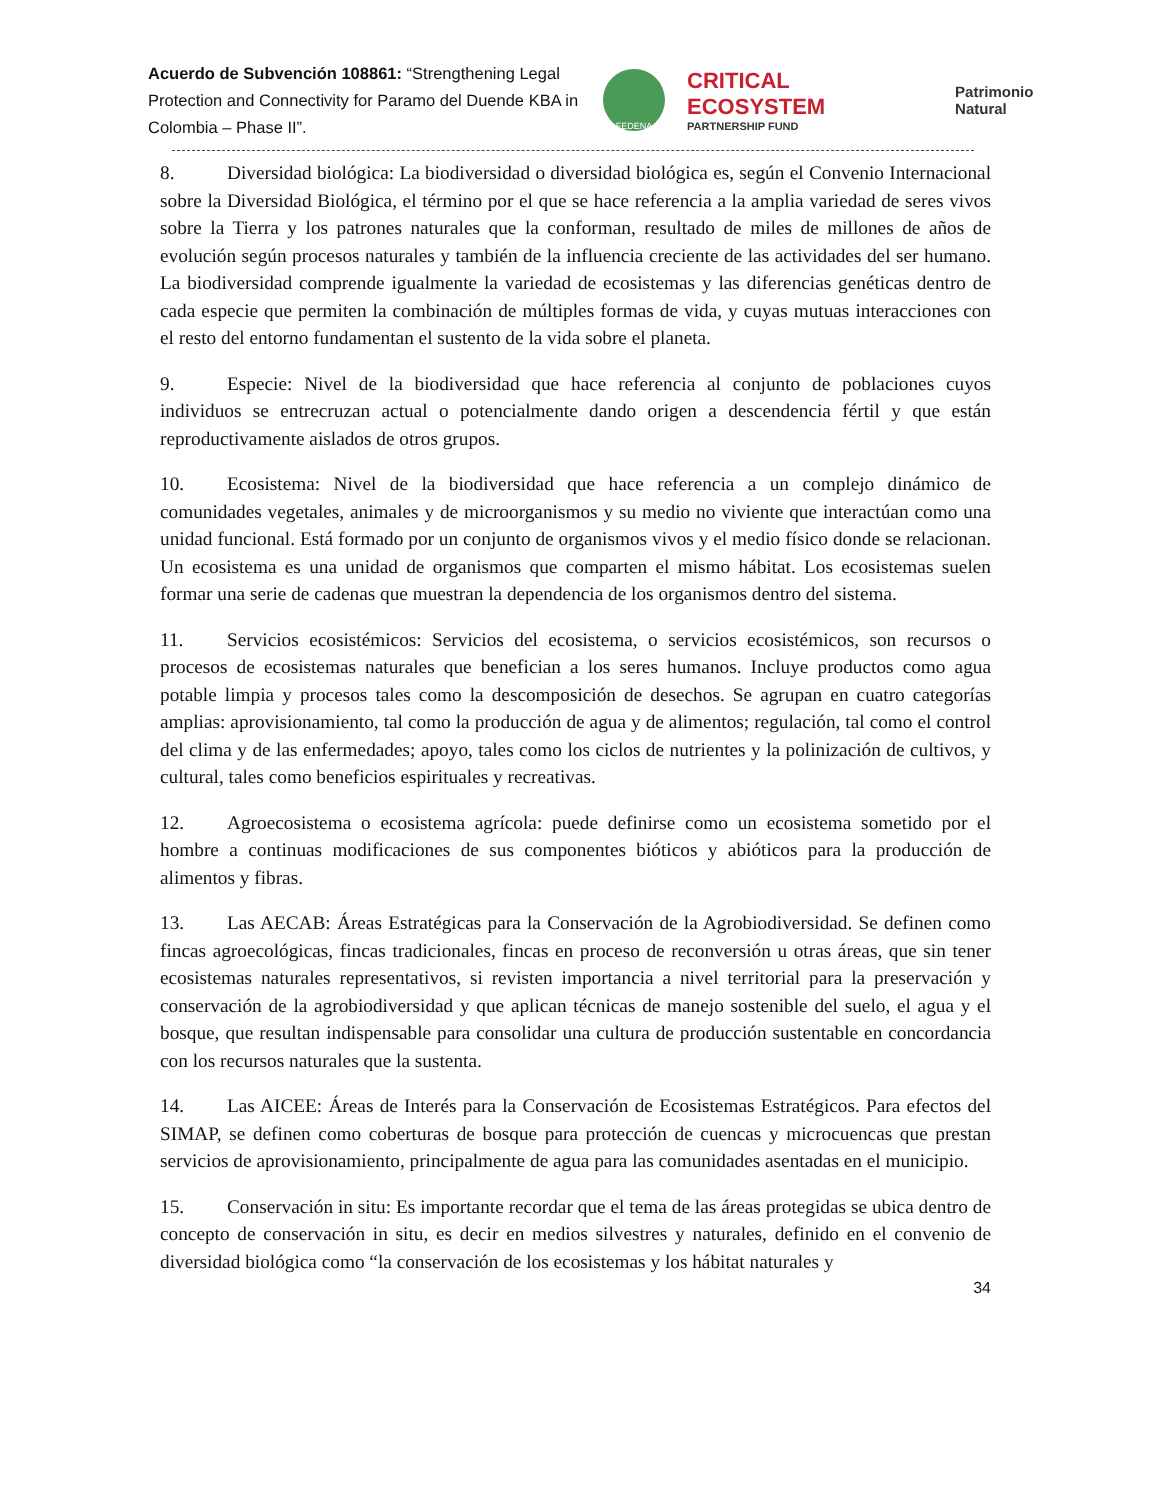Acuerdo de Subvención 108861: “Strengthening Legal Protection and Connectivity for Paramo del Duende KBA in Colombia – Phase II”.
FEDENA
CRITICAL ECOSYSTEM
PARTNERSHIP FUND
Patrimonio Natural
8. Diversidad biológica: La biodiversidad o diversidad biológica es, según el Convenio Internacional sobre la Diversidad Biológica, el término por el que se hace referencia a la amplia variedad de seres vivos sobre la Tierra y los patrones naturales que la conforman, resultado de miles de millones de años de evolución según procesos naturales y también de la influencia creciente de las actividades del ser humano. La biodiversidad comprende igualmente la variedad de ecosistemas y las diferencias genéticas dentro de cada especie que permiten la combinación de múltiples formas de vida, y cuyas mutuas interacciones con el resto del entorno fundamentan el sustento de la vida sobre el planeta.
9. Especie: Nivel de la biodiversidad que hace referencia al conjunto de poblaciones cuyos individuos se entrecruzan actual o potencialmente dando origen a descendencia fértil y que están reproductivamente aislados de otros grupos.
10. Ecosistema: Nivel de la biodiversidad que hace referencia a un complejo dinámico de comunidades vegetales, animales y de microorganismos y su medio no viviente que interactúan como una unidad funcional. Está formado por un conjunto de organismos vivos y el medio físico donde se relacionan. Un ecosistema es una unidad de organismos que comparten el mismo hábitat. Los ecosistemas suelen formar una serie de cadenas que muestran la dependencia de los organismos dentro del sistema.
11. Servicios ecosistémicos: Servicios del ecosistema, o servicios ecosistémicos, son recursos o procesos de ecosistemas naturales que benefician a los seres humanos. Incluye productos como agua potable limpia y procesos tales como la descomposición de desechos. Se agrupan en cuatro categorías amplias: aprovisionamiento, tal como la producción de agua y de alimentos; regulación, tal como el control del clima y de las enfermedades; apoyo, tales como los ciclos de nutrientes y la polinización de cultivos, y cultural, tales como beneficios espirituales y recreativas.
12. Agroecosistema o ecosistema agrícola: puede definirse como un ecosistema sometido por el hombre a continuas modificaciones de sus componentes bióticos y abióticos para la producción de alimentos y fibras.
13. Las AECAB: Áreas Estratégicas para la Conservación de la Agrobiodiversidad. Se definen como fincas agroecológicas, fincas tradicionales, fincas en proceso de reconversión u otras áreas, que sin tener ecosistemas naturales representativos, si revisten importancia a nivel territorial para la preservación y conservación de la agrobiodiversidad y que aplican técnicas de manejo sostenible del suelo, el agua y el bosque, que resultan indispensable para consolidar una cultura de producción sustentable en concordancia con los recursos naturales que la sustenta.
14. Las AICEE: Áreas de Interés para la Conservación de Ecosistemas Estratégicos. Para efectos del SIMAP, se definen como coberturas de bosque para protección de cuencas y microcuencas que prestan servicios de aprovisionamiento, principalmente de agua para las comunidades asentadas en el municipio.
15. Conservación in situ: Es importante recordar que el tema de las áreas protegidas se ubica dentro de concepto de conservación in situ, es decir en medios silvestres y naturales, definido en el convenio de diversidad biológica como “la conservación de los ecosistemas y los hábitat naturales y
34